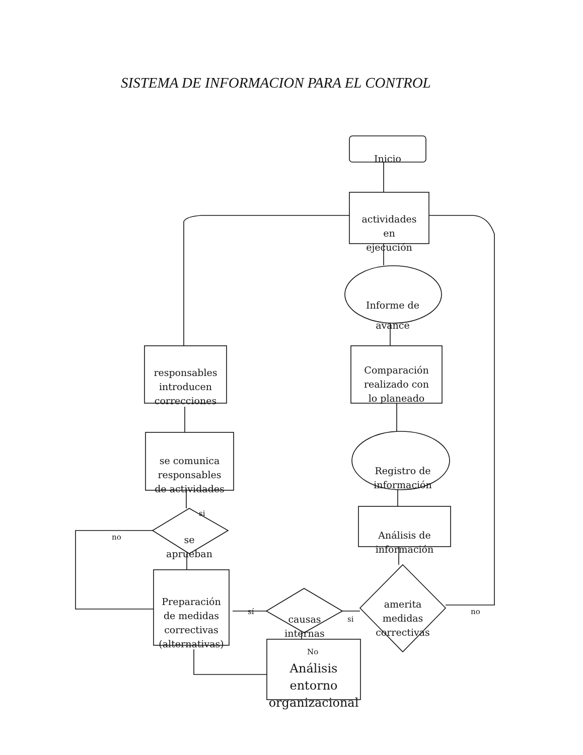SISTEMA DE INFORMACION PARA EL CONTROL
Inicio
actividades
en
ejecución
Informe de
avance
Comparación
realizado con
lo planeado
Registro de
información
Análisis de
información
amerita
medidas
correctivas
no
si
causas
internas
sí
No
Análisis
entorno
organizacional
Preparación
de medidas
correctivas
(alternativas)
no
se
aprueban
si
se comunica
responsables
de actividades
responsables
introducen
correcciones